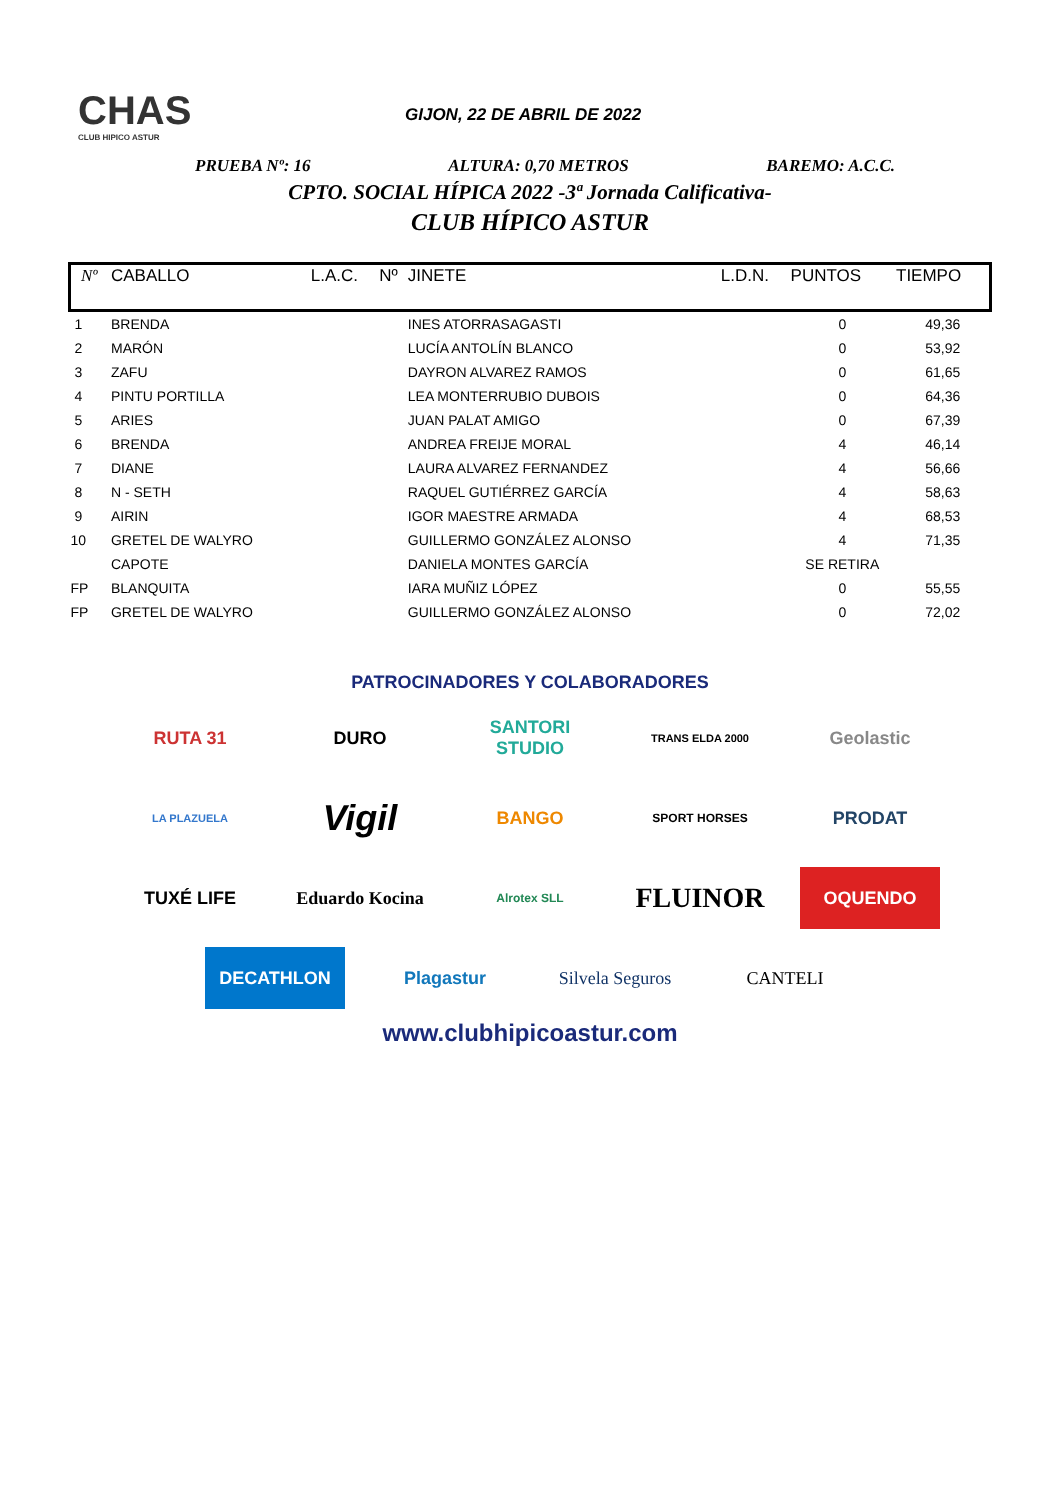CHAS
CLUB HIPICO ASTUR
GIJON, 22 DE ABRIL DE 2022
PRUEBA Nº: 16 ALTURA: 0,70 METROS BAREMO: A.C.C.
CPTO. SOCIAL HÍPICA 2022 -3ª Jornada Calificativa-
CLUB HÍPICO ASTUR
| Nº | CABALLO | L.A.C. | Nº | JINETE | L.D.N. | PUNTOS | TIEMPO |
| --- | --- | --- | --- | --- | --- | --- | --- |
| 1 | BRENDA | | | INES ATORRASAGASTI | | 0 | 49,36 |
| 2 | MARÓN | | | LUCÍA ANTOLÍN BLANCO | | 0 | 53,92 |
| 3 | ZAFU | | | DAYRON ALVAREZ RAMOS | | 0 | 61,65 |
| 4 | PINTU PORTILLA | | | LEA MONTERRUBIO DUBOIS | | 0 | 64,36 |
| 5 | ARIES | | | JUAN PALAT AMIGO | | 0 | 67,39 |
| 6 | BRENDA | | | ANDREA FREIJE MORAL | | 4 | 46,14 |
| 7 | DIANE | | | LAURA ALVAREZ FERNANDEZ | | 4 | 56,66 |
| 8 | N - SETH | | | RAQUEL GUTIÉRREZ GARCÍA | | 4 | 58,63 |
| 9 | AIRIN | | | IGOR MAESTRE ARMADA | | 4 | 68,53 |
| 10 | GRETEL DE WALYRO | | | GUILLERMO GONZÁLEZ ALONSO | | 4 | 71,35 |
| | CAPOTE | | | DANIELA MONTES GARCÍA | | SE RETIRA | |
| FP | BLANQUITA | | | IARA MUÑIZ LÓPEZ | | 0 | 55,55 |
| FP | GRETEL DE WALYRO | | | GUILLERMO GONZÁLEZ ALONSO | | 0 | 72,02 |
PATROCINADORES Y COLABORADORES
RUTA 31
DURO
SANTORI STUDIO
TRANS ELDA 2000
Geolastic
LA PLAZUELA
Vigil
BANGO
SPORT HORSES
PRODAT
TUXÉ LIFE
Eduardo Kocina
Alrotex SLL
FLUINOR
OQUENDO
DECATHLON
Plagastur
Silvela Seguros
CANTELI
www.clubhipicoastur.com